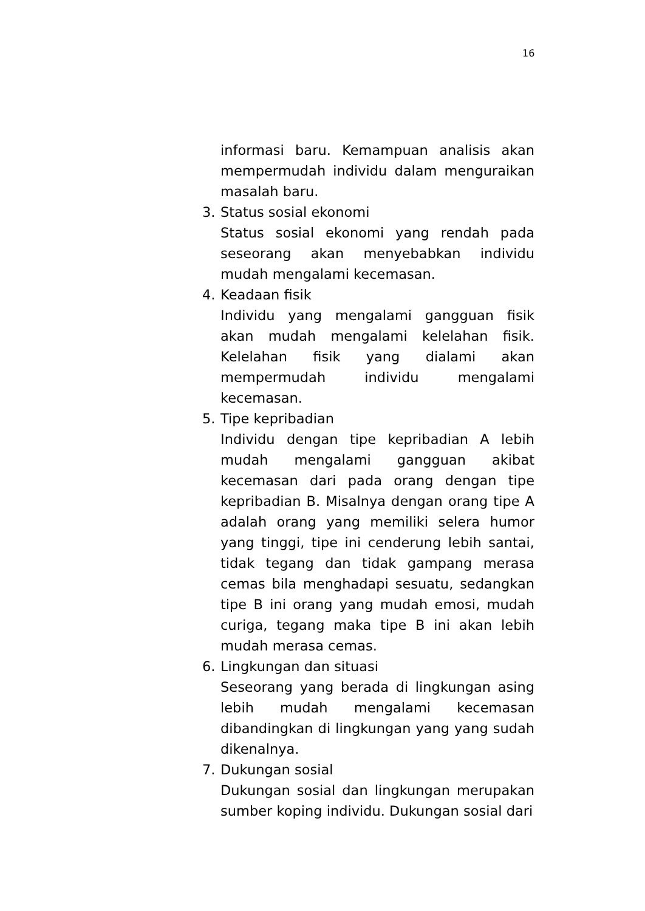16
informasi baru. Kemampuan analisis akan mempermudah individu dalam menguraikan masalah baru.
3. Status sosial ekonomi
Status sosial ekonomi yang rendah pada seseorang akan menyebabkan individu mudah mengalami kecemasan.
4. Keadaan fisik
Individu yang mengalami gangguan fisik akan mudah mengalami kelelahan fisik. Kelelahan fisik yang dialami akan mempermudah individu mengalami kecemasan.
5. Tipe kepribadian
Individu dengan tipe kepribadian A lebih mudah mengalami gangguan akibat kecemasan dari pada orang dengan tipe kepribadian B. Misalnya dengan orang tipe A adalah orang yang memiliki selera humor yang tinggi, tipe ini cenderung lebih santai, tidak tegang dan tidak gampang merasa cemas bila menghadapi sesuatu, sedangkan tipe B ini orang yang mudah emosi, mudah curiga, tegang maka tipe B ini akan lebih mudah merasa cemas.
6. Lingkungan dan situasi
Seseorang yang berada di lingkungan asing lebih mudah mengalami kecemasan dibandingkan di lingkungan yang yang sudah dikenalnya.
7. Dukungan sosial
Dukungan sosial dan lingkungan merupakan sumber koping individu. Dukungan sosial dari